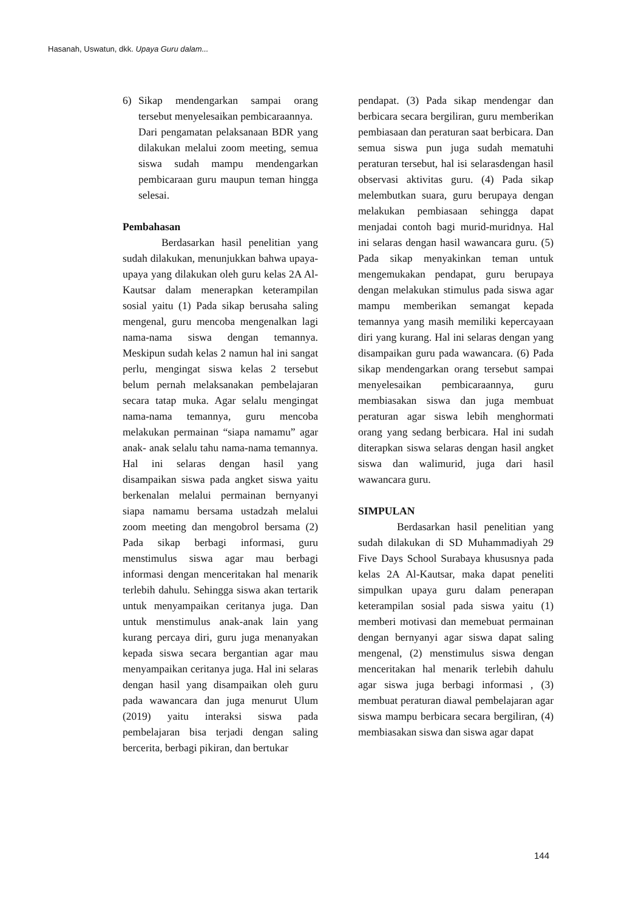Hasanah, Uswatun, dkk. Upaya Guru dalam...
6) Sikap mendengarkan sampai orang tersebut menyelesaikan pembicaraannya.
Dari pengamatan pelaksanaan BDR yang dilakukan melalui zoom meeting, semua siswa sudah mampu mendengarkan pembicaraan guru maupun teman hingga selesai.
Pembahasan
Berdasarkan hasil penelitian yang sudah dilakukan, menunjukkan bahwa upaya-upaya yang dilakukan oleh guru kelas 2A Al-Kautsar dalam menerapkan keterampilan sosial yaitu (1) Pada sikap berusaha saling mengenal, guru mencoba mengenalkan lagi nama-nama siswa dengan temannya. Meskipun sudah kelas 2 namun hal ini sangat perlu, mengingat siswa kelas 2 tersebut belum pernah melaksanakan pembelajaran secara tatap muka. Agar selalu mengingat nama-nama temannya, guru mencoba melakukan permainan “siapa namamu” agar anak- anak selalu tahu nama-nama temannya. Hal ini selaras dengan hasil yang disampaikan siswa pada angket siswa yaitu berkenalan melalui permainan bernyanyi siapa namamu bersama ustadzah melalui zoom meeting dan mengobrol bersama (2) Pada sikap berbagi informasi, guru menstimulus siswa agar mau berbagi informasi dengan menceritakan hal menarik terlebih dahulu. Sehingga siswa akan tertarik untuk menyampaikan ceritanya juga. Dan untuk menstimulus anak-anak lain yang kurang percaya diri, guru juga menanyakan kepada siswa secara bergantian agar mau menyampaikan ceritanya juga. Hal ini selaras dengan hasil yang disampaikan oleh guru pada wawancara dan juga menurut Ulum (2019) yaitu interaksi siswa pada pembelajaran bisa terjadi dengan saling bercerita, berbagi pikiran, dan bertukar
pendapat. (3) Pada sikap mendengar dan berbicara secara bergiliran, guru memberikan pembiasaan dan peraturan saat berbicara. Dan semua siswa pun juga sudah mematuhi peraturan tersebut, hal isi selarasdengan hasil observasi aktivitas guru. (4) Pada sikap melembutkan suara, guru berupaya dengan melakukan pembiasaan sehingga dapat menjadai contoh bagi murid-muridnya. Hal ini selaras dengan hasil wawancara guru. (5) Pada sikap menyakinkan teman untuk mengemukakan pendapat, guru berupaya dengan melakukan stimulus pada siswa agar mampu memberikan semangat kepada temannya yang masih memiliki kepercayaan diri yang kurang. Hal ini selaras dengan yang disampaikan guru pada wawancara. (6) Pada sikap mendengarkan orang tersebut sampai menyelesaikan pembicaraannya, guru membiasakan siswa dan juga membuat peraturan agar siswa lebih menghormati orang yang sedang berbicara. Hal ini sudah diterapkan siswa selaras dengan hasil angket siswa dan walimurid, juga dari hasil wawancara guru.
SIMPULAN
Berdasarkan hasil penelitian yang sudah dilakukan di SD Muhammadiyah 29 Five Days School Surabaya khususnya pada kelas 2A Al-Kautsar, maka dapat peneliti simpulkan upaya guru dalam penerapan keterampilan sosial pada siswa yaitu (1) memberi motivasi dan memebuat permainan dengan bernyanyi agar siswa dapat saling mengenal, (2) menstimulus siswa dengan menceritakan hal menarik terlebih dahulu agar siswa juga berbagi informasi , (3) membuat peraturan diawal pembelajaran agar siswa mampu berbicara secara bergiliran, (4) membiasakan siswa dan siswa agar dapat
144